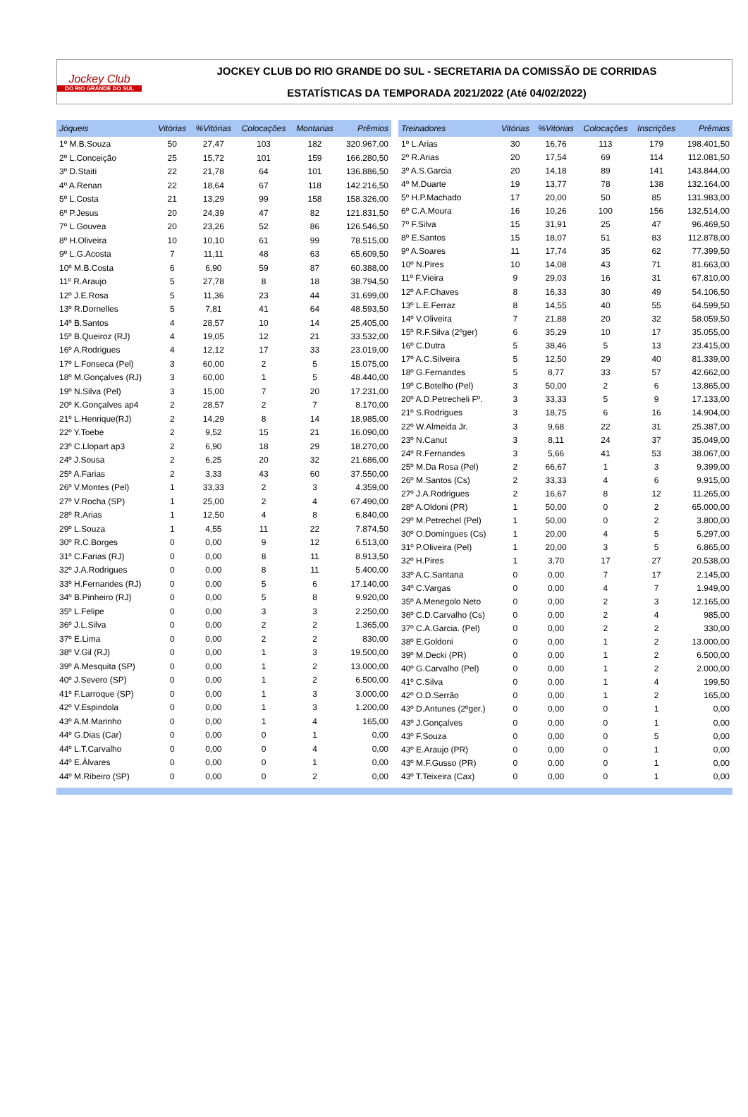Jockey Club
DO RIO GRANDE DO SUL
JOCKEY CLUB DO RIO GRANDE DO SUL - SECRETARIA DA COMISSÃO DE CORRIDAS
ESTATÍSTICAS DA TEMPORADA 2021/2022 (Até 04/02/2022)
| Jóqueis | Vitórias | %Vitórias | Colocações | Montarias | Prêmios |
| --- | --- | --- | --- | --- | --- |
| 1º M.B.Souza | 50 | 27,47 | 103 | 182 | 320.967,00 |
| 2º L.Conceição | 25 | 15,72 | 101 | 159 | 166.280,50 |
| 3º D.Staiti | 22 | 21,78 | 64 | 101 | 136.886,50 |
| 4º A.Renan | 22 | 18,64 | 67 | 118 | 142.216,50 |
| 5º L.Costa | 21 | 13,29 | 99 | 158 | 158.326,00 |
| 6º P.Jesus | 20 | 24,39 | 47 | 82 | 121.831,50 |
| 7º L.Gouvea | 20 | 23,26 | 52 | 86 | 126.546,50 |
| 8º H.Oliveira | 10 | 10,10 | 61 | 99 | 78.515,00 |
| 9º L.G.Acosta | 7 | 11,11 | 48 | 63 | 65.609,50 |
| 10º M.B.Costa | 6 | 6,90 | 59 | 87 | 60.388,00 |
| 11º R.Araujo | 5 | 27,78 | 8 | 18 | 38.794,50 |
| 12º J.E.Rosa | 5 | 11,36 | 23 | 44 | 31.699,00 |
| 13º R.Dornelles | 5 | 7,81 | 41 | 64 | 48.593,50 |
| 14º B.Santos | 4 | 28,57 | 10 | 14 | 25.405,00 |
| 15º B.Queiroz (RJ) | 4 | 19,05 | 12 | 21 | 33.532,00 |
| 16º A.Rodrigues | 4 | 12,12 | 17 | 33 | 23.019,00 |
| 17º L.Fonseca (Pel) | 3 | 60,00 | 2 | 5 | 15.075,00 |
| 18º M.Gonçalves (RJ) | 3 | 60,00 | 1 | 5 | 48.440,00 |
| 19º N.Silva (Pel) | 3 | 15,00 | 7 | 20 | 17.231,00 |
| 20º K.Gonçalves ap4 | 2 | 28,57 | 2 | 7 | 8.170,00 |
| 21º L.Henrique(RJ) | 2 | 14,29 | 8 | 14 | 18.985,00 |
| 22º Y.Toebe | 2 | 9,52 | 15 | 21 | 16.090,00 |
| 23º C.Llopart ap3 | 2 | 6,90 | 18 | 29 | 18.270,00 |
| 24º J.Sousa | 2 | 6,25 | 20 | 32 | 21.686,00 |
| 25º A.Farias | 2 | 3,33 | 43 | 60 | 37.550,00 |
| 26º V.Montes (Pel) | 1 | 33,33 | 2 | 3 | 4.359,00 |
| 27º V.Rocha (SP) | 1 | 25,00 | 2 | 4 | 67.490,00 |
| 28º R.Arias | 1 | 12,50 | 4 | 8 | 6.840,00 |
| 29º L.Souza | 1 | 4,55 | 11 | 22 | 7.874,50 |
| 30º R.C.Borges | 0 | 0,00 | 9 | 12 | 6.513,00 |
| 31º C.Farias (RJ) | 0 | 0,00 | 8 | 11 | 8.913,50 |
| 32º J.A.Rodrigues | 0 | 0,00 | 8 | 11 | 5.400,00 |
| 33º H.Fernandes (RJ) | 0 | 0,00 | 5 | 6 | 17.140,00 |
| 34º B.Pinheiro (RJ) | 0 | 0,00 | 5 | 8 | 9.920,00 |
| 35º L.Felipe | 0 | 0,00 | 3 | 3 | 2.250,00 |
| 36º J.L.Silva | 0 | 0,00 | 2 | 2 | 1.365,00 |
| 37º E.Lima | 0 | 0,00 | 2 | 2 | 830,00 |
| 38º V.Gil (RJ) | 0 | 0,00 | 1 | 3 | 19.500,00 |
| 39º A.Mesquita (SP) | 0 | 0,00 | 1 | 2 | 13.000,00 |
| 40º J.Severo (SP) | 0 | 0,00 | 1 | 2 | 6.500,00 |
| 41º F.Larroque (SP) | 0 | 0,00 | 1 | 3 | 3.000,00 |
| 42º V.Espindola | 0 | 0,00 | 1 | 3 | 1.200,00 |
| 43º A.M.Marinho | 0 | 0,00 | 1 | 4 | 165,00 |
| 44º G.Dias (Car) | 0 | 0,00 | 0 | 1 | 0,00 |
| 44º L.T.Carvalho | 0 | 0,00 | 0 | 4 | 0,00 |
| 44º E.Álvares | 0 | 0,00 | 0 | 1 | 0,00 |
| 44º M.Ribeiro (SP) | 0 | 0,00 | 0 | 2 | 0,00 |
| Treinadores | Vitórias | %Vitórias | Colocações | Inscrições | Prêmios |
| --- | --- | --- | --- | --- | --- |
| 1º L.Arias | 30 | 16,76 | 113 | 179 | 198.401,50 |
| 2º R.Arias | 20 | 17,54 | 69 | 114 | 112.081,50 |
| 3º A.S.Garcia | 20 | 14,18 | 89 | 141 | 143.844,00 |
| 4º M.Duarte | 19 | 13,77 | 78 | 138 | 132.164,00 |
| 5º H.P.Machado | 17 | 20,00 | 50 | 85 | 131.983,00 |
| 6º C.A.Moura | 16 | 10,26 | 100 | 156 | 132.514,00 |
| 7º F.Silva | 15 | 31,91 | 25 | 47 | 96.469,50 |
| 8º E.Santos | 15 | 18,07 | 51 | 83 | 112.878,00 |
| 9º A.Soares | 11 | 17,74 | 35 | 62 | 77.399,50 |
| 10º N.Pires | 10 | 14,08 | 43 | 71 | 81.663,00 |
| 11º F.Vieira | 9 | 29,03 | 16 | 31 | 67.810,00 |
| 12º A.F.Chaves | 8 | 16,33 | 30 | 49 | 54.106,50 |
| 13º L.E.Ferraz | 8 | 14,55 | 40 | 55 | 64.599,50 |
| 14º V.Oliveira | 7 | 21,88 | 20 | 32 | 58.059,50 |
| 15º R.F.Silva (2ºger) | 6 | 35,29 | 10 | 17 | 35.055,00 |
| 16º C.Dutra | 5 | 38,46 | 5 | 13 | 23.415,00 |
| 17º A.C.Silveira | 5 | 12,50 | 29 | 40 | 81.339,00 |
| 18º G.Fernandes | 5 | 8,77 | 33 | 57 | 42.662,00 |
| 19º C.Botelho (Pel) | 3 | 50,00 | 2 | 6 | 13.865,00 |
| 20º A.D.Petrecheli Fº. | 3 | 33,33 | 5 | 9 | 17.133,00 |
| 21º S.Rodrigues | 3 | 18,75 | 6 | 16 | 14.904,00 |
| 22º W.Almeida Jr. | 3 | 9,68 | 22 | 31 | 25.387,00 |
| 23º N.Canut | 3 | 8,11 | 24 | 37 | 35.049,00 |
| 24º R.Fernandes | 3 | 5,66 | 41 | 53 | 38.067,00 |
| 25º M.Da Rosa (Pel) | 2 | 66,67 | 1 | 3 | 9.399,00 |
| 26º M.Santos (Cs) | 2 | 33,33 | 4 | 6 | 9.915,00 |
| 27º J.A.Rodrigues | 2 | 16,67 | 8 | 12 | 11.265,00 |
| 28º A.Oldoni (PR) | 1 | 50,00 | 0 | 2 | 65.000,00 |
| 29º M.Petrechel (Pel) | 1 | 50,00 | 0 | 2 | 3.800,00 |
| 30º O.Domingues (Cs) | 1 | 20,00 | 4 | 5 | 5.297,00 |
| 31º P.Oliveira (Pel) | 1 | 20,00 | 3 | 5 | 6.865,00 |
| 32º H.Pires | 1 | 3,70 | 17 | 27 | 20.538,00 |
| 33º A.C.Santana | 0 | 0,00 | 7 | 17 | 2.145,00 |
| 34º C.Vargas | 0 | 0,00 | 4 | 7 | 1.949,00 |
| 35º A.Menegolo Neto | 0 | 0,00 | 2 | 3 | 12.165,00 |
| 36º C.D.Carvalho (Cs) | 0 | 0,00 | 2 | 4 | 985,00 |
| 37º C.A.Garcia. (Pel) | 0 | 0,00 | 2 | 2 | 330,00 |
| 38º E.Goldoni | 0 | 0,00 | 1 | 2 | 13.000,00 |
| 39º M.Decki (PR) | 0 | 0,00 | 1 | 2 | 6.500,00 |
| 40º G.Carvalho (Pel) | 0 | 0,00 | 1 | 2 | 2.000,00 |
| 41º C.Silva | 0 | 0,00 | 1 | 4 | 199,50 |
| 42º O.D.Serrão | 0 | 0,00 | 1 | 2 | 165,00 |
| 43º D.Antunes (2ºger.) | 0 | 0,00 | 0 | 1 | 0,00 |
| 43º J.Gonçalves | 0 | 0,00 | 0 | 1 | 0,00 |
| 43º F.Souza | 0 | 0,00 | 0 | 5 | 0,00 |
| 43º E.Araujo (PR) | 0 | 0,00 | 0 | 1 | 0,00 |
| 43º M.F.Gusso (PR) | 0 | 0,00 | 0 | 1 | 0,00 |
| 43º T.Teixeira (Cax) | 0 | 0,00 | 0 | 1 | 0,00 |